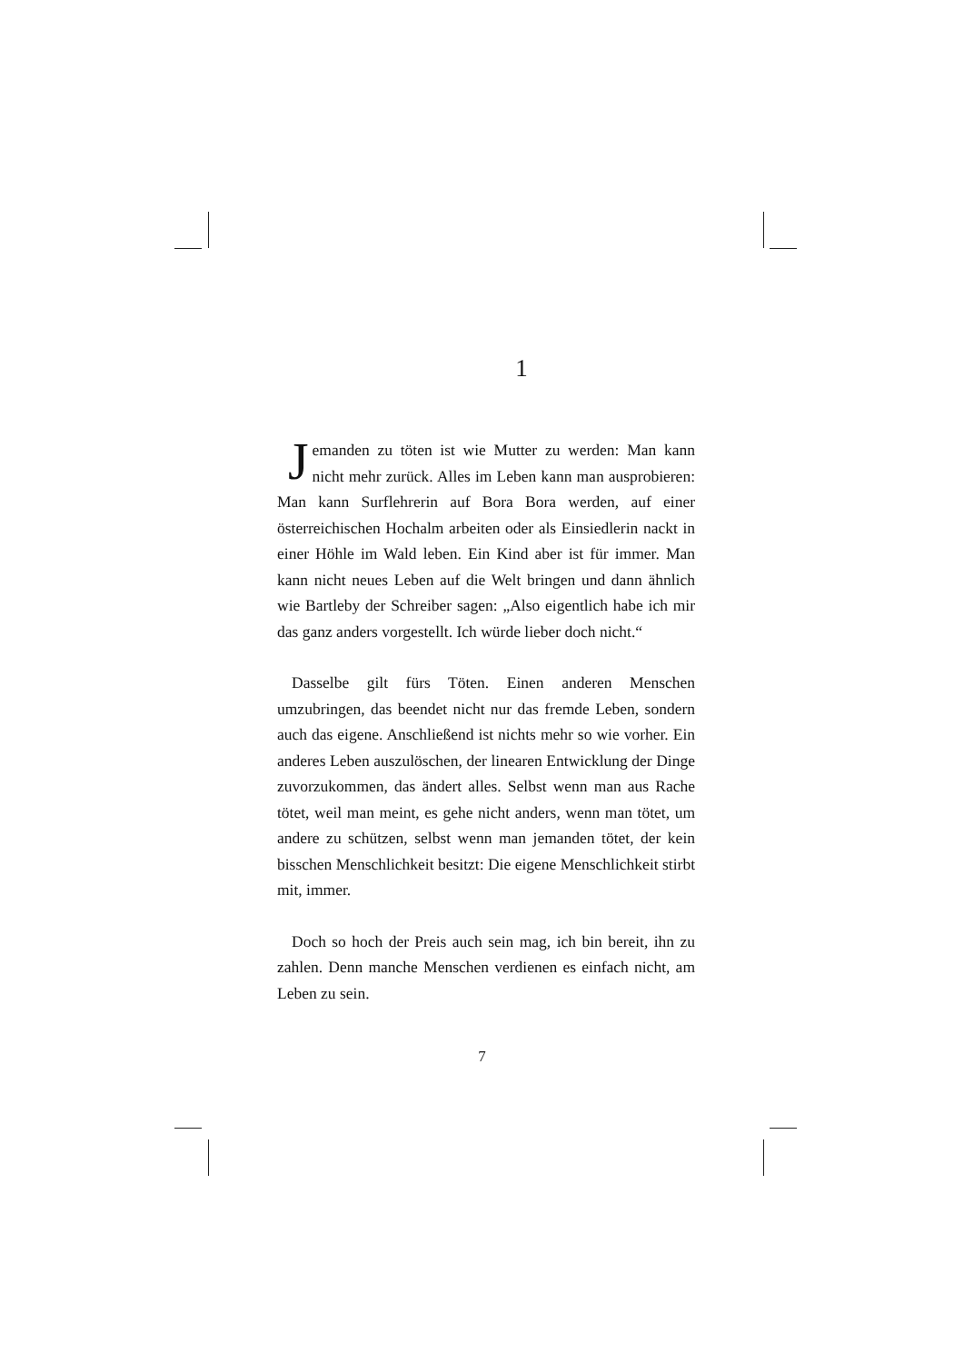1
Jemanden zu töten ist wie Mutter zu werden: Man kann nicht mehr zurück. Alles im Leben kann man ausprobieren: Man kann Surflehrerin auf Bora Bora werden, auf einer österreichischen Hochalm arbeiten oder als Einsiedlerin nackt in einer Höhle im Wald leben. Ein Kind aber ist für immer. Man kann nicht neues Leben auf die Welt bringen und dann ähnlich wie Bartleby der Schreiber sagen: „Also eigentlich habe ich mir das ganz anders vorgestellt. Ich würde lieber doch nicht.“
Dasselbe gilt fürs Töten. Einen anderen Menschen umzubringen, das beendet nicht nur das fremde Leben, sondern auch das eigene. Anschließend ist nichts mehr so wie vorher. Ein anderes Leben auszulöschen, der linearen Entwicklung der Dinge zuvorzukommen, das ändert alles. Selbst wenn man aus Rache tötet, weil man meint, es gehe nicht anders, wenn man tötet, um andere zu schützen, selbst wenn man jemanden tötet, der kein bisschen Menschlichkeit besitzt: Die eigene Menschlichkeit stirbt mit, immer.
Doch so hoch der Preis auch sein mag, ich bin bereit, ihn zu zahlen. Denn manche Menschen verdienen es einfach nicht, am Leben zu sein.
7